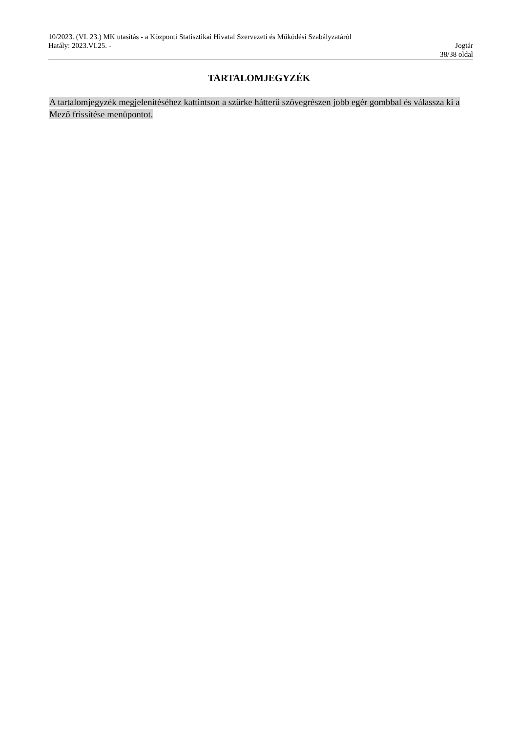10/2023. (VI. 23.) MK utasítás - a Központi Statisztikai Hivatal Szervezeti és Működési Szabályzatáról
Hatály: 2023.VI.25. - Jogtár
38/38 oldal
TARTALOMJEGYZÉK
A tartalomjegyzék megjelenítéséhez kattintson a szürke hátterű szövegrészen jobb egér gombbal és válassza ki a Mező frissítése menüpontot.